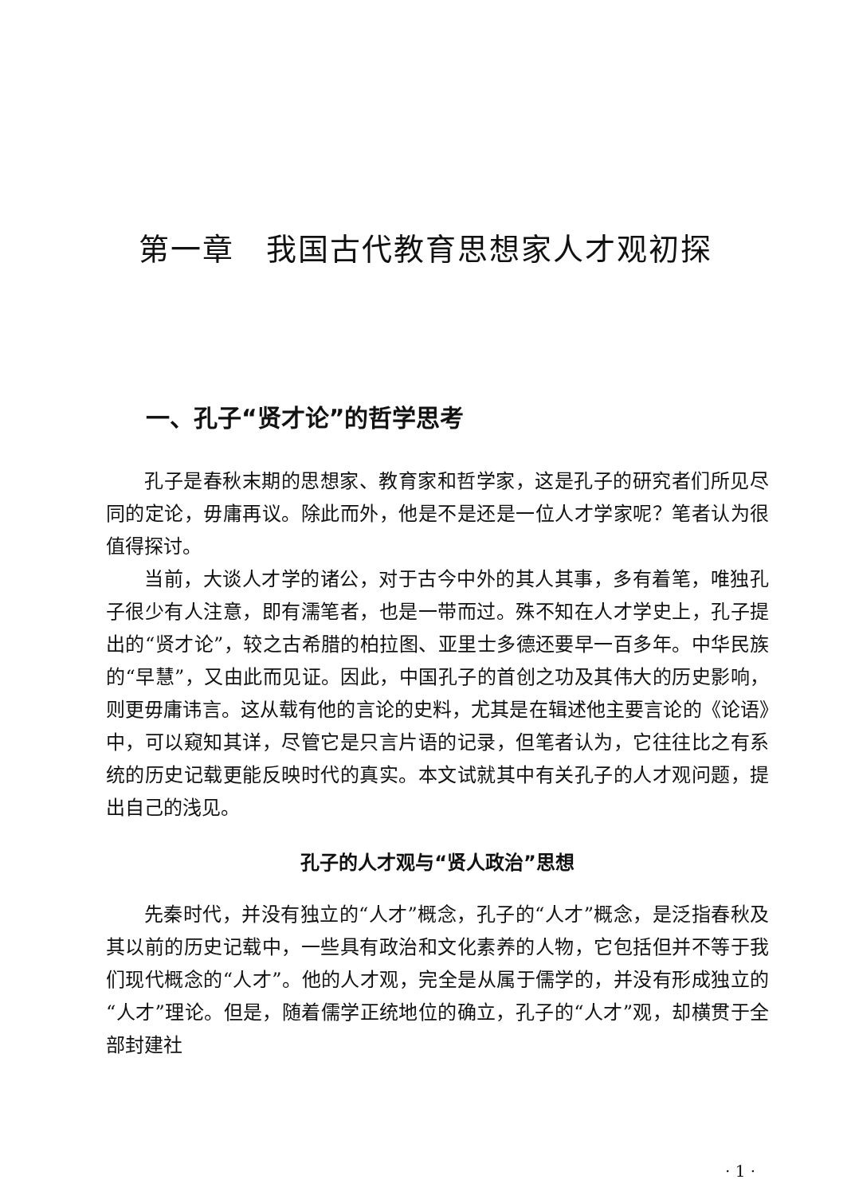第一章　我国古代教育思想家人才观初探
一、孔子“贤才论”的哲学思考
孔子是春秋末期的思想家、教育家和哲学家，这是孔子的研究者们所见尽同的定论，毋庸再议。除此而外，他是不是还是一位人才学家呢？笔者认为很值得探讨。
当前，大谈人才学的诸公，对于古今中外的其人其事，多有着笔，唯独孔子很少有人注意，即有濡笔者，也是一带而过。殊不知在人才学史上，孔子提出的“贤才论”，较之古希腊的柏拉图、亚里士多德还要早一百多年。中华民族的“早慧”，又由此而见证。因此，中国孔子的首创之功及其伟大的历史影响，则更毋庸讳言。这从载有他的言论的史料，尤其是在辑述他主要言论的《论语》中，可以窥知其详，尽管它是只言片语的记录，但笔者认为，它往往比之有系统的历史记载更能反映时代的真实。本文试就其中有关孔子的人才观问题，提出自己的浅见。
孔子的人才观与“贤人政治”思想
先秦时代，并没有独立的“人才”概念，孔子的“人才”概念，是泛指春秋及其以前的历史记载中，一些具有政治和文化素养的人物，它包括但并不等于我们现代概念的“人才”。他的人才观，完全是从属于儒学的，并没有形成独立的“人才”理论。但是，随着儒学正统地位的确立，孔子的“人才”观，却横贯于全部封建社
· 1 ·